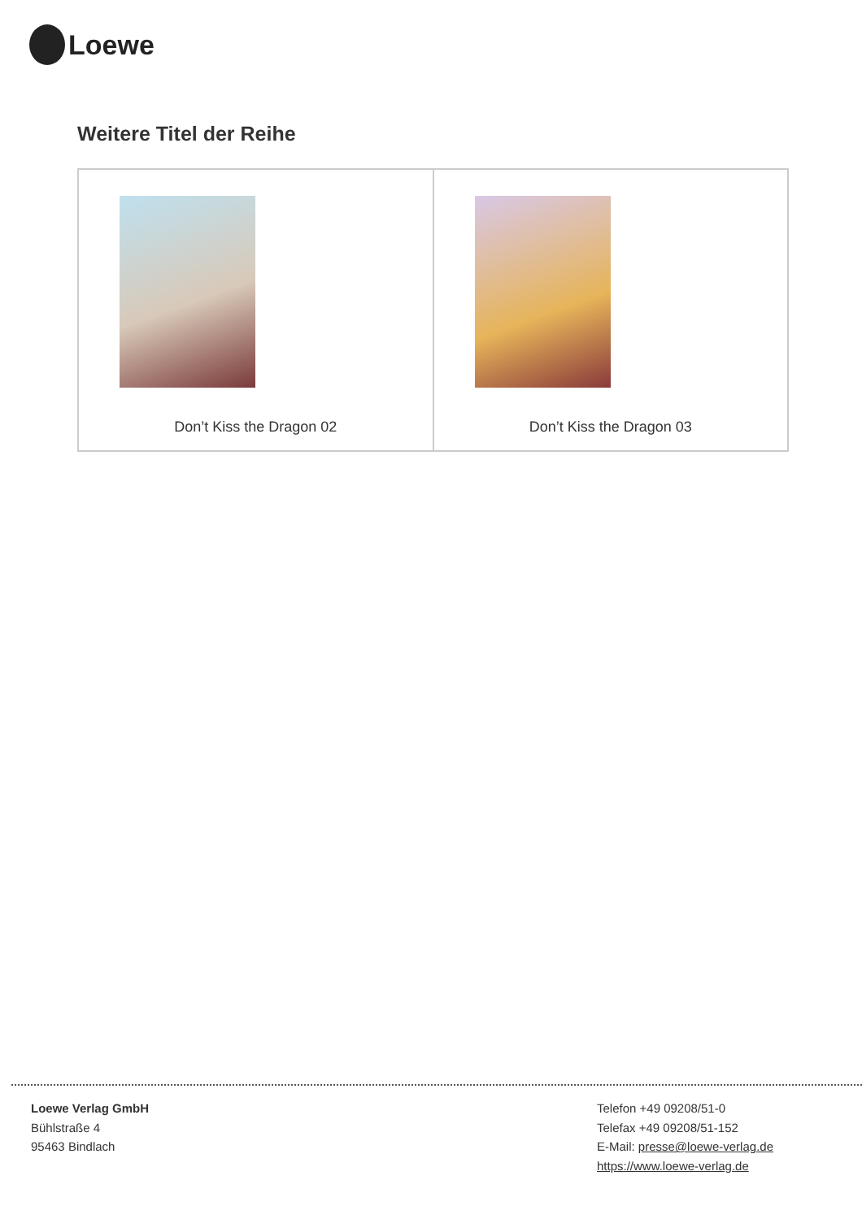Loewe
Weitere Titel der Reihe
| Don’t Kiss the Dragon 02 | Don’t Kiss the Dragon 03 |
Loewe Verlag GmbH
Bühlstraße 4
95463 Bindlach
Telefon +49 09208/51-0
Telefax +49 09208/51-152
E-Mail: presse@loewe-verlag.de
https://www.loewe-verlag.de